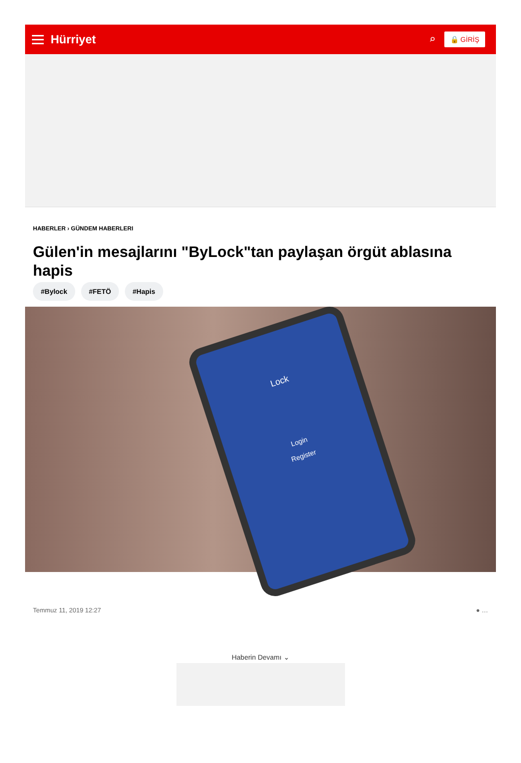Hürriyet ⌕ 🔒 GİRİŞ
HABERLER › GÜNDEM HABERLERI
Gülen'in mesajlarını "ByLock"tan paylaşan örgüt ablasına hapis
#Bylock #FETÖ #Hapis
Lock
Login
Register
Temmuz 11, 2019 12:27 ● …
Haberin Devamı ⌄